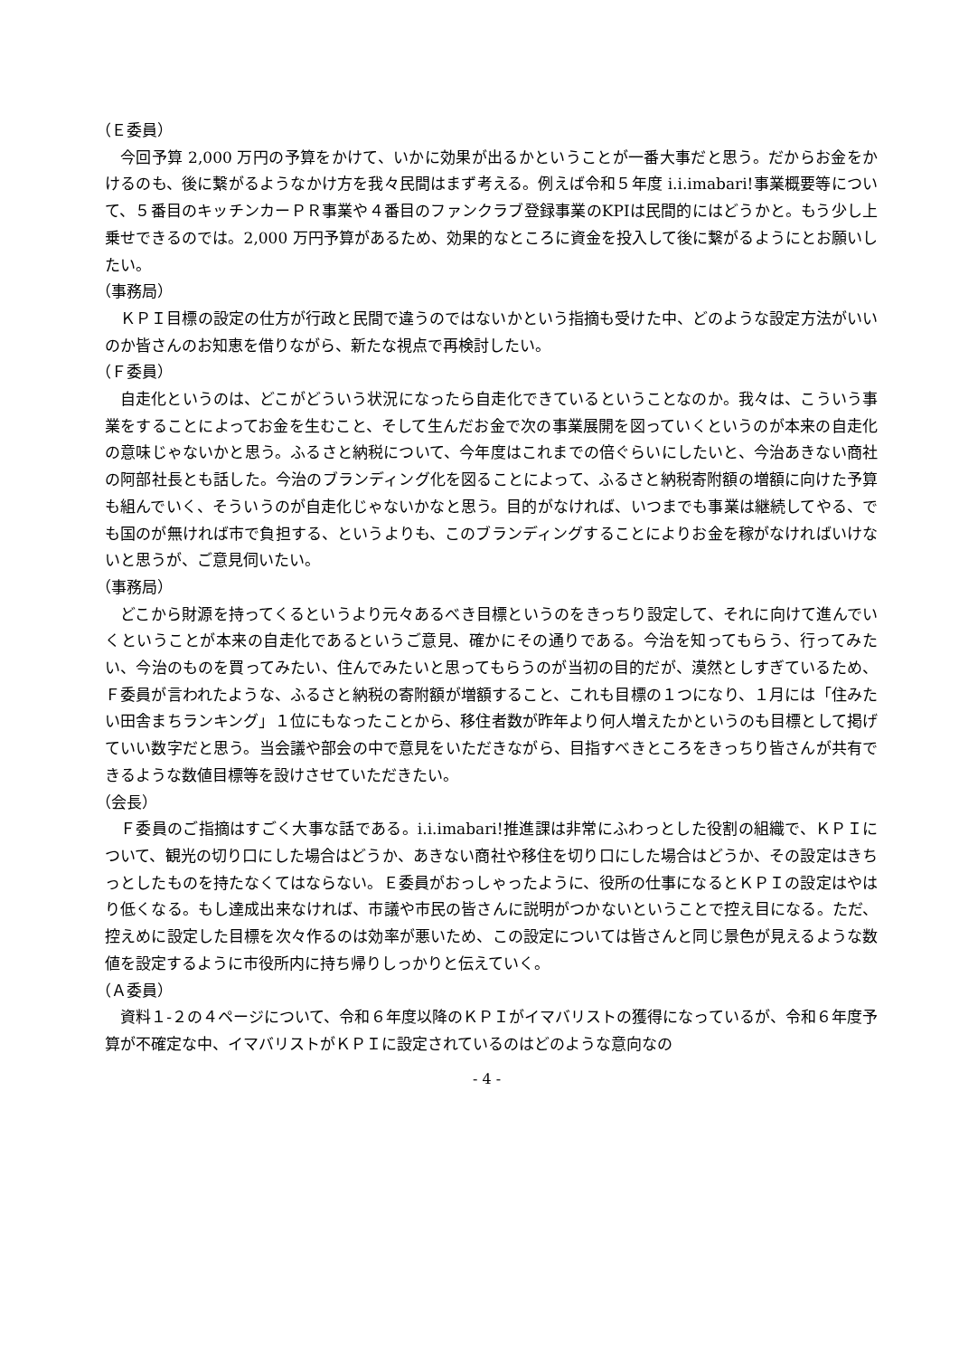（Ｅ委員）
今回予算 2,000 万円の予算をかけて、いかに効果が出るかということが一番大事だと思う。だからお金をかけるのも、後に繋がるようなかけ方を我々民間はまず考える。例えば令和５年度 i.i.imabari!事業概要等について、５番目のキッチンカーＰＲ事業や４番目のファンクラブ登録事業のKPIは民間的にはどうかと。もう少し上乗せできるのでは。2,000 万円予算があるため、効果的なところに資金を投入して後に繋がるようにとお願いしたい。
（事務局）
ＫＰＩ目標の設定の仕方が行政と民間で違うのではないかという指摘も受けた中、どのような設定方法がいいのか皆さんのお知恵を借りながら、新たな視点で再検討したい。
（Ｆ委員）
自走化というのは、どこがどういう状況になったら自走化できているということなのか。我々は、こういう事業をすることによってお金を生むこと、そして生んだお金で次の事業展開を図っていくというのが本来の自走化の意味じゃないかと思う。ふるさと納税について、今年度はこれまでの倍ぐらいにしたいと、今治あきない商社の阿部社長とも話した。今治のブランディング化を図ることによって、ふるさと納税寄附額の増額に向けた予算も組んでいく、そういうのが自走化じゃないかなと思う。目的がなければ、いつまでも事業は継続してやる、でも国のが無ければ市で負担する、というよりも、このブランディングすることによりお金を稼がなければいけないと思うが、ご意見伺いたい。
（事務局）
どこから財源を持ってくるというより元々あるべき目標というのをきっちり設定して、それに向けて進んでいくということが本来の自走化であるというご意見、確かにその通りである。今治を知ってもらう、行ってみたい、今治のものを買ってみたい、住んでみたいと思ってもらうのが当初の目的だが、漠然としすぎているため、Ｆ委員が言われたような、ふるさと納税の寄附額が増額すること、これも目標の１つになり、１月には「住みたい田舎まちランキング」１位にもなったことから、移住者数が昨年より何人増えたかというのも目標として掲げていい数字だと思う。当会議や部会の中で意見をいただきながら、目指すべきところをきっちり皆さんが共有できるような数値目標等を設けさせていただきたい。
（会長）
Ｆ委員のご指摘はすごく大事な話である。i.i.imabari!推進課は非常にふわっとした役割の組織で、ＫＰＩについて、観光の切り口にした場合はどうか、あきない商社や移住を切り口にした場合はどうか、その設定はきちっとしたものを持たなくてはならない。Ｅ委員がおっしゃったように、役所の仕事になるとＫＰＩの設定はやはり低くなる。もし達成出来なければ、市議や市民の皆さんに説明がつかないということで控え目になる。ただ、控えめに設定した目標を次々作るのは効率が悪いため、この設定については皆さんと同じ景色が見えるような数値を設定するように市役所内に持ち帰りしっかりと伝えていく。
（Ａ委員）
資料１-２の４ページについて、令和６年度以降のＫＰＩがイマバリストの獲得になっているが、令和６年度予算が不確定な中、イマバリストがＫＰＩに設定されているのはどのような意向なの
- 4 -